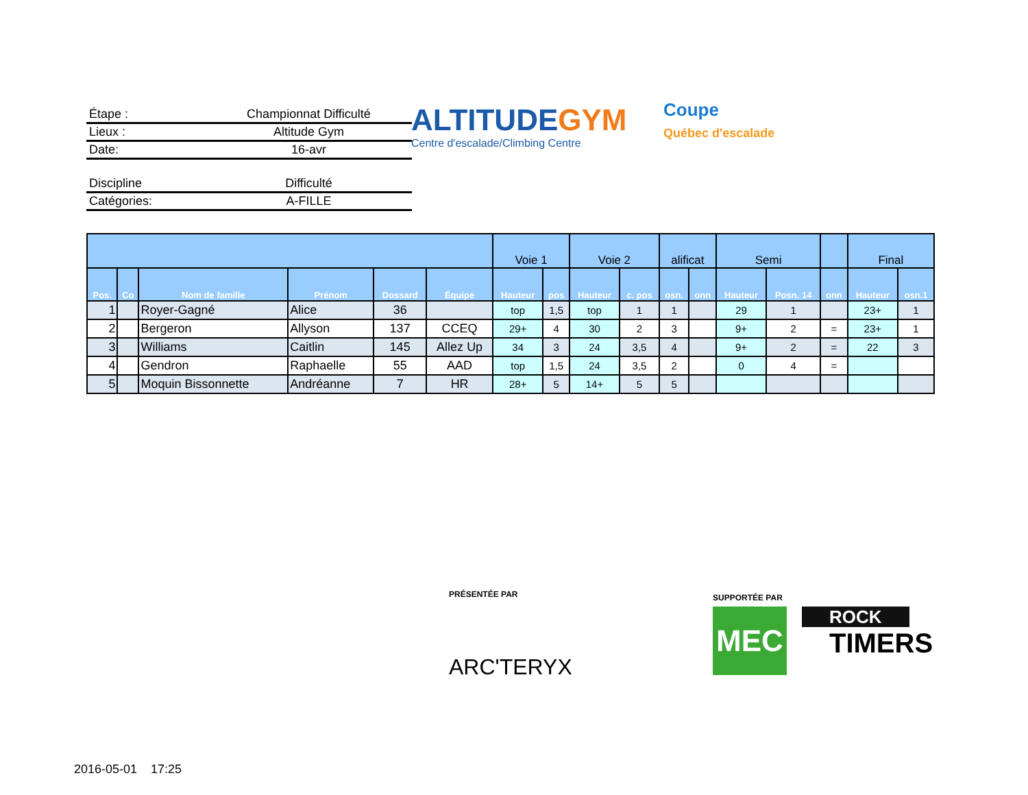Étape : Championnat Difficulté
Lieux : Altitude Gym
Date: 16-avr
Discipline Difficulté
Catégories: A-FILLE
ALTITUDEGYM
Centre d'escalade/Climbing Centre
Coupe
Québec d'escalade
| | | | | | | Voie 1 | | Voie 2 | | alificat | | Semi | | | Final | |
| --- | --- | --- | --- | --- | --- | --- | --- | --- | --- | --- | --- | --- | --- | --- | --- | --- |
| Pos. | Co | Nom de famille | Prénom | Dossard | Équipe | Hauteur | pos | Hauteur | c. pos | osn. | onn | Hauteur | Posn. 14 | onn | Hauteur | osn.1 |
| 1 | | Royer-Gagné | Alice | 36 | | top | 1,5 | top | 1 | 1 | | 29 | 1 | | 23+ | 1 |
| 2 | | Bergeron | Allyson | 137 | CCEQ | 29+ | 4 | 30 | 2 | 3 | | 9+ | 2 | = | 23+ | 1 |
| 3 | | Williams | Caitlin | 145 | Allez Up | 34 | 3 | 24 | 3,5 | 4 | | 9+ | 2 | = | 22 | 3 |
| 4 | | Gendron | Raphaelle | 55 | AAD | top | 1,5 | 24 | 3,5 | 2 | | 0 | 4 | = | | |
| 5 | | Moquin Bissonnette | Andréanne | 7 | HR | 28+ | 5 | 14+ | 5 | 5 | | | | | | |
PRÉSENTÉE PAR
ARC'TERYX
SUPPORTÉE PAR
MEC
ROCK
TIMERS
2016-05-01 17:25